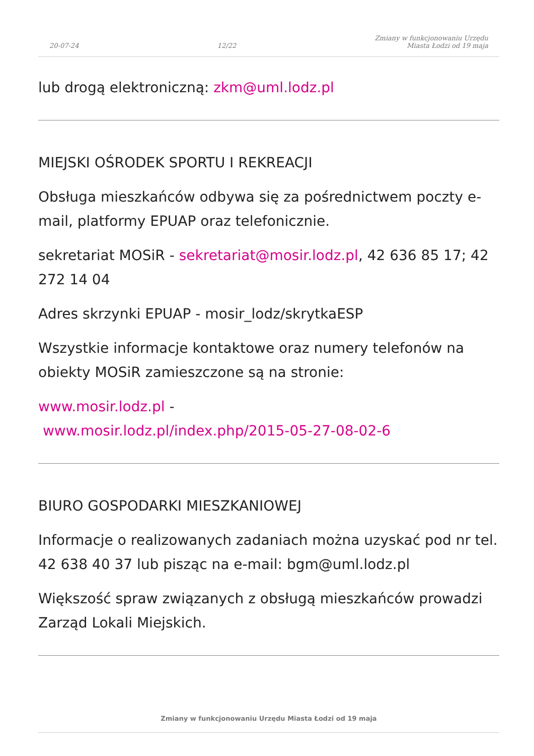20-07-24
12/22
Zmiany w funkcjonowaniu Urzędu
Miasta Łodzi od 19 maja
lub drogą elektroniczną: zkm@uml.lodz.pl
MIEJSKI OŚRODEK SPORTU I REKREACJI
Obsługa mieszkańców odbywa się za pośrednictwem poczty e-mail, platformy EPUAP oraz telefonicznie.
sekretariat MOSiR - sekretariat@mosir.lodz.pl, 42 636 85 17; 42 272 14 04
Adres skrzynki EPUAP - mosir_lodz/skrytkaESP
Wszystkie informacje kontaktowe oraz numery telefonów na obiekty MOSiR zamieszczone są na stronie:
www.mosir.lodz.pl -
www.mosir.lodz.pl/index.php/2015-05-27-08-02-6
BIURO GOSPODARKI MIESZKANIOWEJ
Informacje o realizowanych zadaniach można uzyskać pod nr tel. 42 638 40 37 lub pisząc na e-mail: bgm@uml.lodz.pl
Większość spraw związanych z obsługą mieszkańców prowadzi Zarząd Lokali Miejskich.
Zmiany w funkcjonowaniu Urzędu Miasta Łodzi od 19 maja